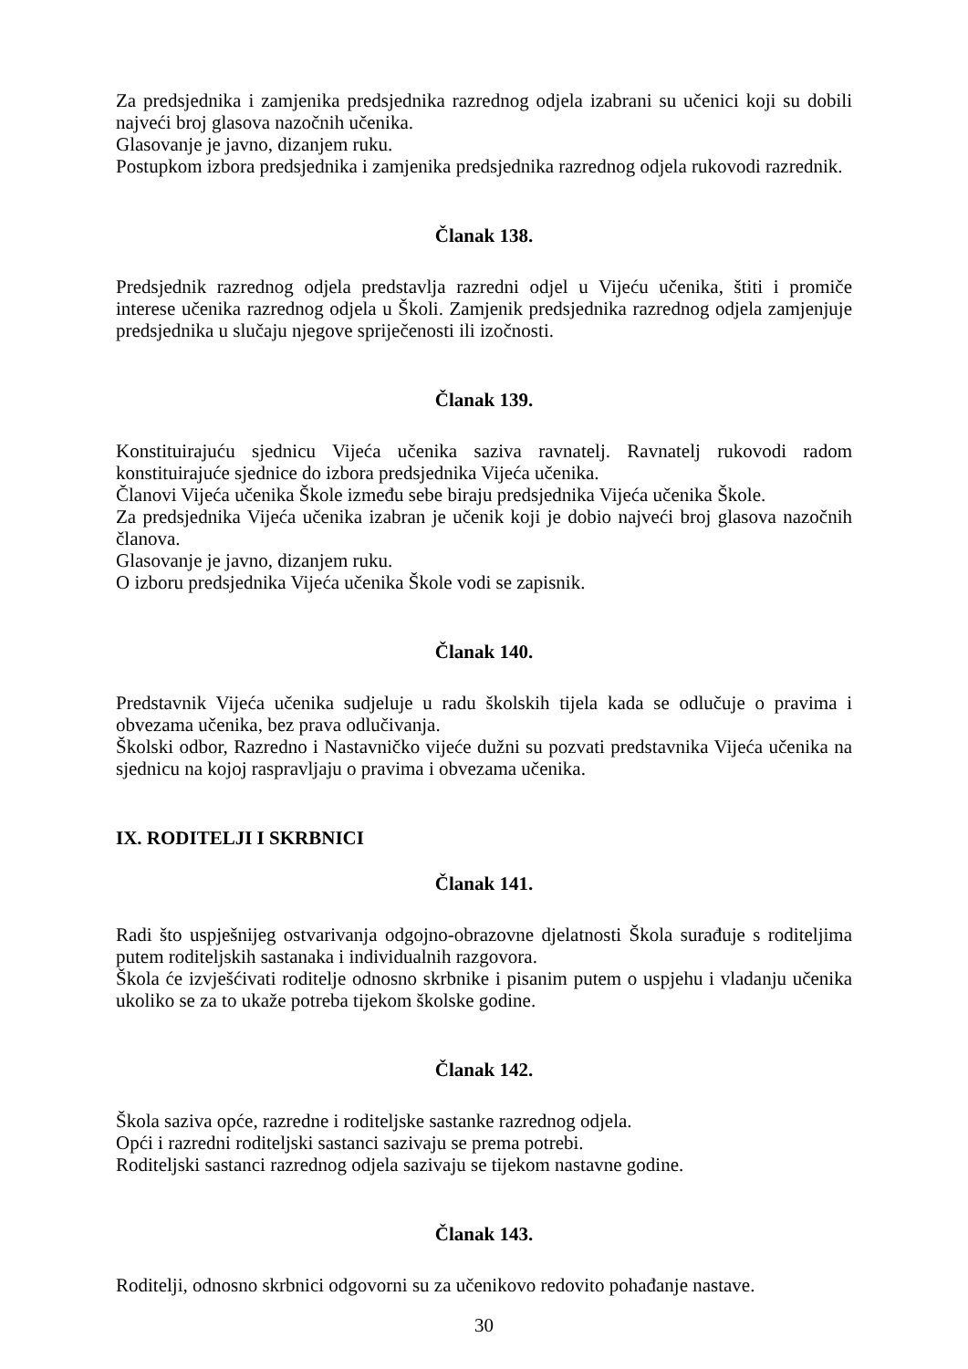Za predsjednika i zamjenika predsjednika razrednog odjela izabrani su učenici koji su dobili najveći broj glasova nazočnih učenika.
Glasovanje je javno, dizanjem ruku.
Postupkom izbora predsjednika i zamjenika predsjednika razrednog odjela rukovodi razrednik.
Članak 138.
Predsjednik razrednog odjela predstavlja razredni odjel u Vijeću učenika, štiti i promiče interese učenika razrednog odjela u Školi. Zamjenik predsjednika razrednog odjela zamjenjuje predsjednika u slučaju njegove spriječenosti ili izočnosti.
Članak 139.
Konstituirajuću sjednicu Vijeća učenika saziva ravnatelj. Ravnatelj rukovodi radom konstituirajuće sjednice do izbora predsjednika Vijeća učenika.
Članovi Vijeća učenika Škole između sebe biraju predsjednika Vijeća učenika Škole.
Za predsjednika Vijeća učenika izabran je učenik koji je dobio najveći broj glasova nazočnih članova.
Glasovanje je javno, dizanjem ruku.
O izboru predsjednika Vijeća učenika Škole vodi se zapisnik.
Članak 140.
Predstavnik Vijeća učenika sudjeluje u radu školskih tijela kada se odlučuje o pravima i obvezama učenika, bez prava odlučivanja.
Školski odbor, Razredno i Nastavničko vijeće dužni su pozvati predstavnika Vijeća učenika na sjednicu na kojoj raspravljaju o pravima i obvezama učenika.
IX. RODITELJI I SKRBNICI
Članak 141.
Radi što uspješnijeg ostvarivanja odgojno-obrazovne djelatnosti Škola surađuje s roditeljima putem roditeljskih sastanaka i individualnih razgovora.
Škola će izvješćivati roditelje odnosno skrbnike i pisanim putem o uspjehu i vladanju učenika ukoliko se za to ukaže potreba tijekom školske godine.
Članak 142.
Škola saziva opće, razredne i roditeljske sastanke razrednog odjela.
Opći i razredni roditeljski sastanci sazivaju se prema potrebi.
Roditeljski sastanci razrednog odjela sazivaju se tijekom nastavne godine.
Članak 143.
Roditelji, odnosno skrbnici odgovorni su za učenikovo redovito pohađanje nastave.
30